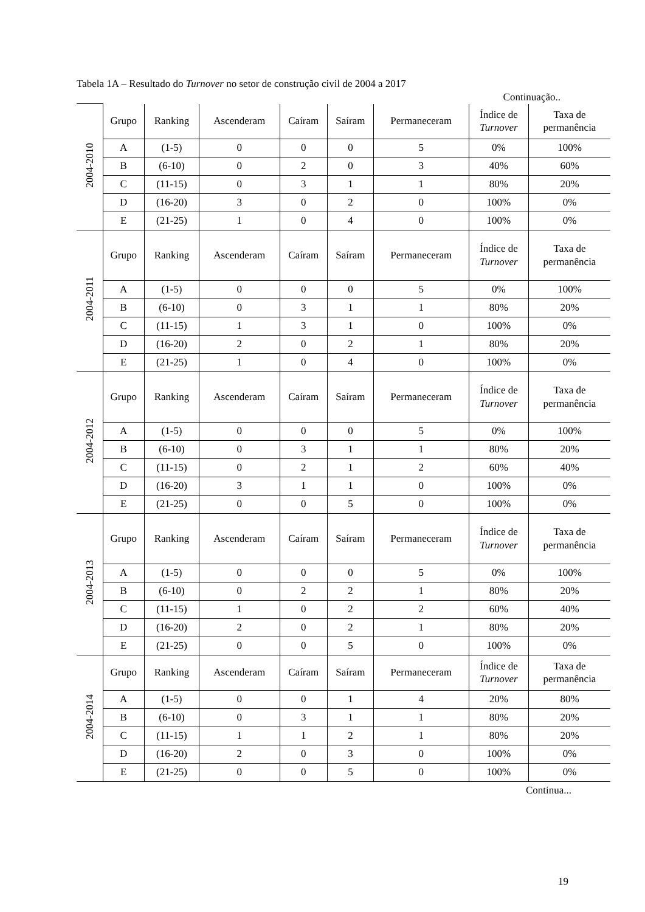Tabela 1A – Resultado do Turnover no setor de construção civil de 2004 a 2017
Continuação..
| 2004-2010 | Grupo | Ranking | Ascenderam | Caíram | Saíram | Permaneceram | Índice de Turnover | Taxa de permanência |
| | A | (1-5) | 0 | 0 | 0 | 5 | 0% | 100% |
| | B | (6-10) | 0 | 2 | 0 | 3 | 40% | 60% |
| | C | (11-15) | 0 | 3 | 1 | 1 | 80% | 20% |
| | D | (16-20) | 3 | 0 | 2 | 0 | 100% | 0% |
| | E | (21-25) | 1 | 0 | 4 | 0 | 100% | 0% |
| 2004-2011 | Grupo | Ranking | Ascenderam | Caíram | Saíram | Permaneceram | Índice de Turnover | Taxa de permanência |
| | A | (1-5) | 0 | 0 | 0 | 5 | 0% | 100% |
| | B | (6-10) | 0 | 3 | 1 | 1 | 80% | 20% |
| | C | (11-15) | 1 | 3 | 1 | 0 | 100% | 0% |
| | D | (16-20) | 2 | 0 | 2 | 1 | 80% | 20% |
| | E | (21-25) | 1 | 0 | 4 | 0 | 100% | 0% |
| 2004-2012 | Grupo | Ranking | Ascenderam | Caíram | Saíram | Permaneceram | Índice de Turnover | Taxa de permanência |
| | A | (1-5) | 0 | 0 | 0 | 5 | 0% | 100% |
| | B | (6-10) | 0 | 3 | 1 | 1 | 80% | 20% |
| | C | (11-15) | 0 | 2 | 1 | 2 | 60% | 40% |
| | D | (16-20) | 3 | 1 | 1 | 0 | 100% | 0% |
| | E | (21-25) | 0 | 0 | 5 | 0 | 100% | 0% |
| 2004-2013 | Grupo | Ranking | Ascenderam | Caíram | Saíram | Permaneceram | Índice de Turnover | Taxa de permanência |
| | A | (1-5) | 0 | 0 | 0 | 5 | 0% | 100% |
| | B | (6-10) | 0 | 2 | 2 | 1 | 80% | 20% |
| | C | (11-15) | 1 | 0 | 2 | 2 | 60% | 40% |
| | D | (16-20) | 2 | 0 | 2 | 1 | 80% | 20% |
| | E | (21-25) | 0 | 0 | 5 | 0 | 100% | 0% |
| 2004-2014 | Grupo | Ranking | Ascenderam | Caíram | Saíram | Permaneceram | Índice de Turnover | Taxa de permanência |
| | A | (1-5) | 0 | 0 | 1 | 4 | 20% | 80% |
| | B | (6-10) | 0 | 3 | 1 | 1 | 80% | 20% |
| | C | (11-15) | 1 | 1 | 2 | 1 | 80% | 20% |
| | D | (16-20) | 2 | 0 | 3 | 0 | 100% | 0% |
| | E | (21-25) | 0 | 0 | 5 | 0 | 100% | 0% |
Continua...
19